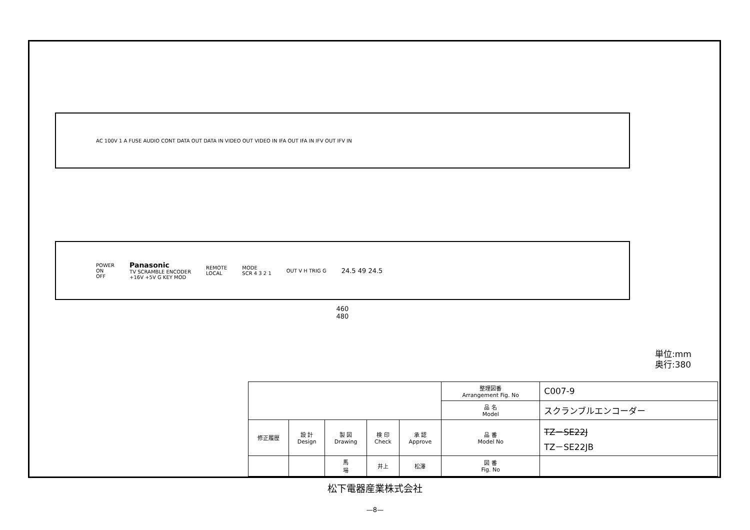AC 100V 1 A FUSE AUDIO CONT DATA OUT DATA IN VIDEO OUT VIDEO IN IFA OUT IFA IN IFV OUT IFV IN
POWER
ON
OFF
Panasonic
TV SCRAMBLE ENCODER
+16V +5V G KEY MOD
REMOTE
LOCAL
MODE
SCR 4 3 2 1
OUT V H TRIG G
24.5 49 24.5
460
480
単位:mm
奥行:380
| | | | | | 整理図番 Arrangement Fig. No | C007-9 |
| | | | | | 品 名 Model | スクランブルエンコーダー |
| 修正履歴 | 設 計 Design | 製 図 Drawing | 検 印 Check | 承 認 Approve | 品 番 Model No | TZ－SE22J TZ－SE22JB |
| | | 馬 場 | 井上 | 松澤 | 図 番 Fig. No | |
松下電器産業株式会社
—8—